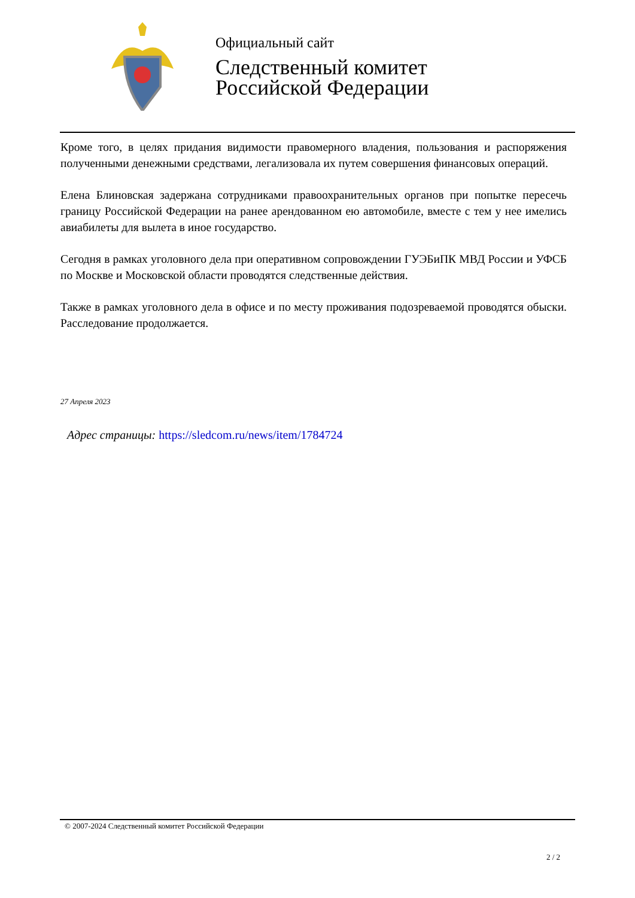Официальный сайт
Следственный комитет
Российской Федерации
Кроме того, в целях придания видимости правомерного владения, пользования и распоряжения полученными денежными средствами, легализовала их путем совершения финансовых операций.
Елена Блиновская задержана сотрудниками правоохранительных органов при попытке пересечь границу Российской Федерации на ранее арендованном ею автомобиле, вместе с тем у нее имелись авиабилеты для вылета в иное государство.
Сегодня в рамках уголовного дела при оперативном сопровождении ГУЭБиПК МВД России и УФСБ по Москве и Московской области проводятся следственные действия.
Также в рамках уголовного дела в офисе и по месту проживания подозреваемой проводятся обыски. Расследование продолжается.
27 Апреля 2023
Адрес страницы: https://sledcom.ru/news/item/1784724
© 2007-2024 Следственный комитет Российской Федерации
2 / 2